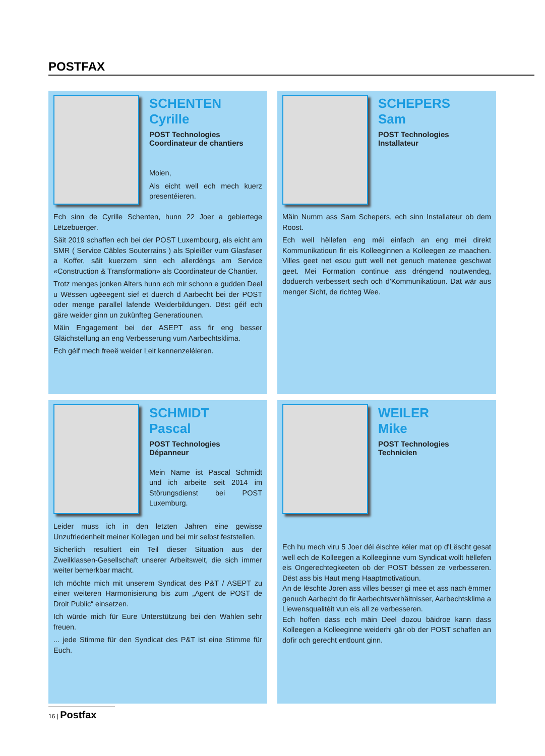POSTFAX
SCHENTEN
Cyrille
POST Technologies
Coordinateur de chantiers
Moien,
Als eicht well ech mech kuerz presentéieren.
Ech sinn de Cyrille Schenten, hunn 22 Joer a gebiertege Lëtzebuerger.
Säit 2019 schaffen ech bei der POST Luxembourg, als eicht am SMR ( Service Câbles Souterrains ) als Spleißer vum Glasfaser a Koffer, säit kuerzem sinn ech allerdéngs am Service «Construction & Transformation» als Coordinateur de Chantier.
Trotz menges jonken Alters hunn ech mir schonn e gudden Deel u Wëssen ugëeegent sief et duerch d Aarbecht bei der POST oder menge parallel lafende Weiderbildungen. Dëst géif ech gäre weider ginn un zukünfteg Generatiounen.
Mäin Engagement bei der ASEPT ass fir eng besser Gläichstellung an eng Verbesserung vum Aarbechtsklima.
Ech géif mech freeë weider Leit kennenzeléieren.
SCHEPERS
Sam
POST Technologies
Installateur
Mäin Numm ass Sam Schepers, ech sinn Installateur ob dem Roost.
Ech well hëllefen eng méi einfach an eng mei direkt Kommunikatioun fir eis Kolleeginnen a Kolleegen ze maachen. Villes geet net esou gutt well net genuch matenee geschwat geet. Mei Formation continue ass dréngend noutwendeg, doduerch verbessert sech och d'Kommunikatioun. Dat wär aus menger Sicht, de richteg Wee.
SCHMIDT
Pascal
POST Technologies
Dépanneur
Mein Name ist Pascal Schmidt und ich arbeite seit 2014 im Störungsdienst bei POST Luxemburg.
Leider muss ich in den letzten Jahren eine gewisse Unzufriedenheit meiner Kollegen und bei mir selbst feststellen.
Sicherlich resultiert ein Teil dieser Situation aus der Zweilklassen-Gesellschaft unserer Arbeitswelt, die sich immer weiter bemerkbar macht.
Ich möchte mich mit unserem Syndicat des P&T / ASEPT zu einer weiteren Harmonisierung bis zum „Agent de POST de Droit Public“ einsetzen.
Ich würde mich für Eure Unterstützung bei den Wahlen sehr freuen.
... jede Stimme für den Syndicat des P&T ist eine Stimme für Euch.
WEILER
Mike
POST Technologies
Technicien
Ech hu mech viru 5 Joer déi éischte kéier mat op d'Lëscht gesat well ech de Kolleegen a Kolleeginne vum Syndicat wollt hëllefen eis Ongerechtegkeeten ob der POST bëssen ze verbesseren. Dëst ass bis Haut meng Haaptmotivatioun.
An de lëschte Joren ass villes besser gi mee et ass nach ëmmer genuch Aarbecht do fir Aarbechtsverhältnisser, Aarbechtsklima a Liewensqualitéit vun eis all ze verbesseren.
Ech hoffen dass ech mäin Deel dozou bäidroe kann dass Kolleegen a Kolleeginne weiderhi gär ob der POST schaffen an dofir och gerecht entlount ginn.
16 | Postfax